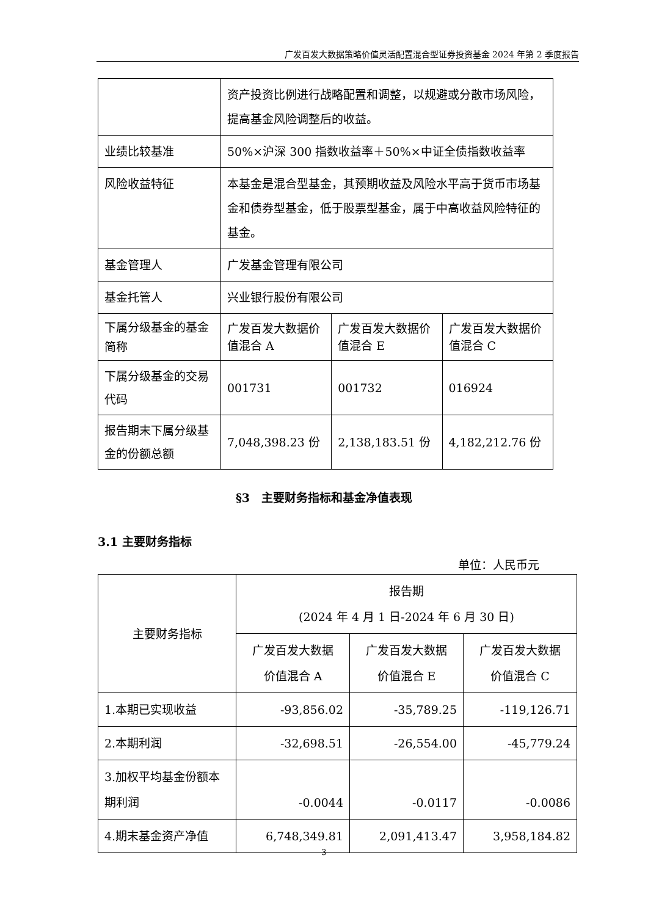广发百发大数据策略价值灵活配置混合型证券投资基金 2024 年第 2 季度报告
| | 资产投资比例进行战略配置和调整，以规避或分散市场风险，提高基金风险调整后的收益。 | | |
| 业绩比较基准 | 50%×沪深 300 指数收益率＋50%×中证全债指数收益率 | | |
| 风险收益特征 | 本基金是混合型基金，其预期收益及风险水平高于货币市场基金和债券型基金，低于股票型基金，属于中高收益风险特征的基金。 | | |
| 基金管理人 | 广发基金管理有限公司 | | |
| 基金托管人 | 兴业银行股份有限公司 | | |
| 下属分级基金的基金简称 | 广发百发大数据价值混合 A | 广发百发大数据价值混合 E | 广发百发大数据价值混合 C |
| 下属分级基金的交易代码 | 001731 | 001732 | 016924 |
| 报告期末下属分级基金的份额总额 | 7,048,398.23 份 | 2,138,183.51 份 | 4,182,212.76 份 |
§3　主要财务指标和基金净值表现
3.1 主要财务指标
单位：人民币元
| 主要财务指标 | 报告期 (2024 年 4 月 1 日-2024 年 6 月 30 日) | | |
| --- | --- | --- | --- |
| | 广发百发大数据 价值混合 A | 广发百发大数据 价值混合 E | 广发百发大数据 价值混合 C |
| 1.本期已实现收益 | -93,856.02 | -35,789.25 | -119,126.71 |
| 2.本期利润 | -32,698.51 | -26,554.00 | -45,779.24 |
| 3.加权平均基金份额本期利润 | -0.0044 | -0.0117 | -0.0086 |
| 4.期末基金资产净值 | 6,748,349.81 | 2,091,413.47 | 3,958,184.82 |
3